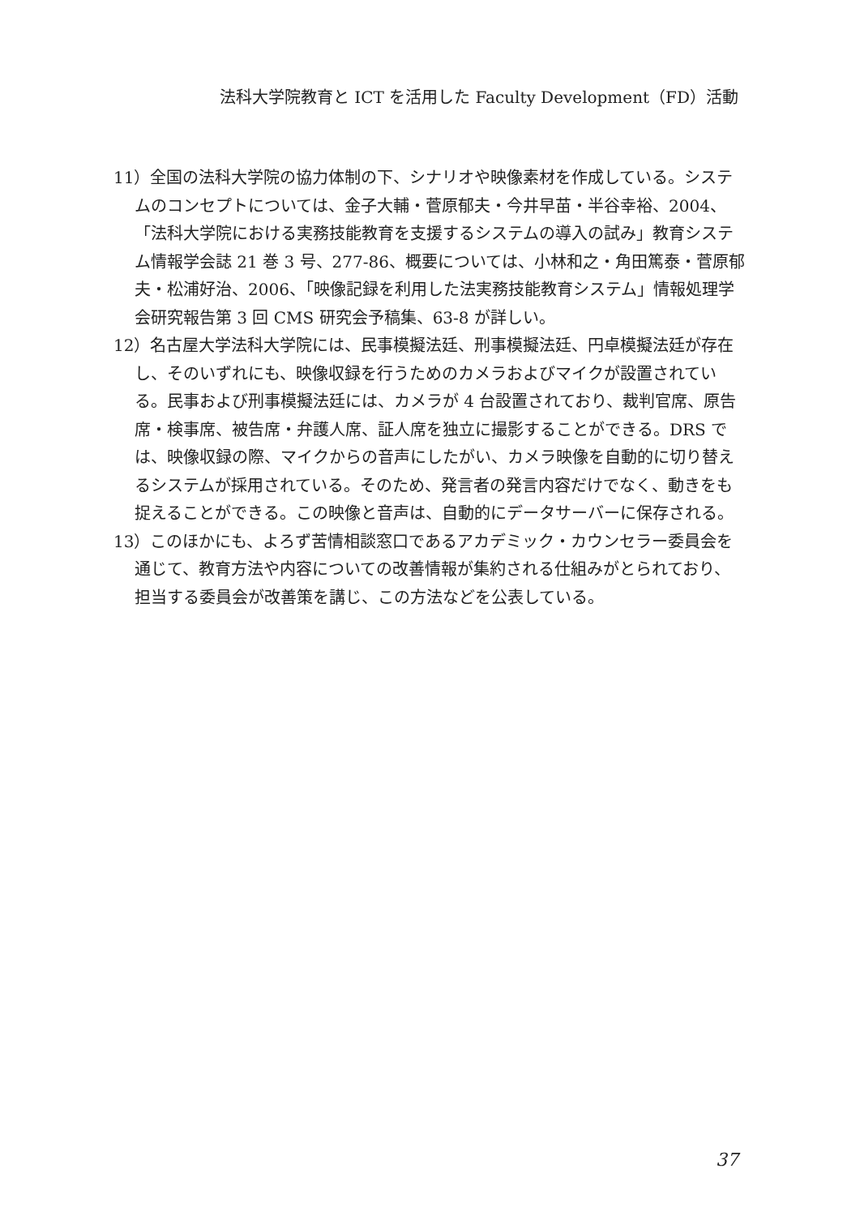法科大学院教育と ICT を活用した Faculty Development（FD）活動
11）全国の法科大学院の協力体制の下、シナリオや映像素材を作成している。システムのコンセプトについては、金子大輔・菅原郁夫・今井早苗・半谷幸裕、2004、「法科大学院における実務技能教育を支援するシステムの導入の試み」教育システム情報学会誌 21 巻 3 号、277-86、概要については、小林和之・角田篤泰・菅原郁夫・松浦好治、2006、「映像記録を利用した法実務技能教育システム」情報処理学会研究報告第 3 回 CMS 研究会予稿集、63-8 が詳しい。
12）名古屋大学法科大学院には、民事模擬法廷、刑事模擬法廷、円卓模擬法廷が存在し、そのいずれにも、映像収録を行うためのカメラおよびマイクが設置されている。民事および刑事模擬法廷には、カメラが 4 台設置されており、裁判官席、原告席・検事席、被告席・弁護人席、証人席を独立に撮影することができる。DRS では、映像収録の際、マイクからの音声にしたがい、カメラ映像を自動的に切り替えるシステムが採用されている。そのため、発言者の発言内容だけでなく、動きをも捉えることができる。この映像と音声は、自動的にデータサーバーに保存される。
13）このほかにも、よろず苦情相談窓口であるアカデミック・カウンセラー委員会を通じて、教育方法や内容についての改善情報が集約される仕組みがとられており、担当する委員会が改善策を講じ、この方法などを公表している。
37